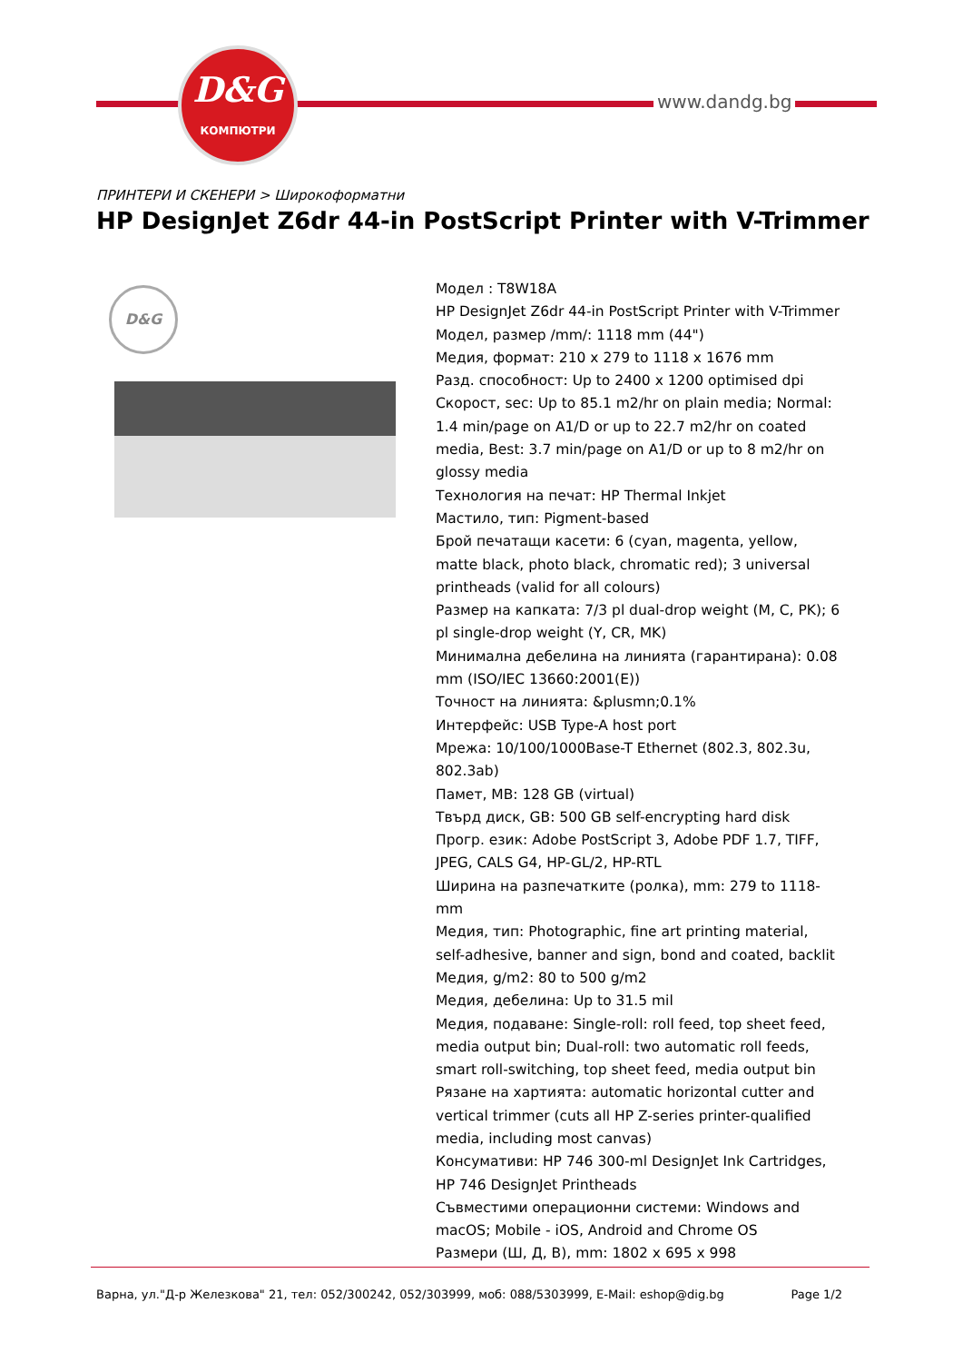D&G
КОМПЮТРИ
www.dandg.bg
ПРИНТЕРИ И СКЕНЕРИ > Широкоформатни
HP DesignJet Z6dr 44-in PostScript Printer with V-Trimmer
D&G
Модел : T8W18A
HP DesignJet Z6dr 44-in PostScript Printer with V-Trimmer
Модел, размер /mm/: 1118 mm (44")
Медия, формат: 210 x 279 to 1118 x 1676 mm
Разд. способност: Up to 2400 x 1200 optimised dpi
Скорост, sec: Up to 85.1 m2/hr on plain media; Normal: 1.4 min/page on A1/D or up to 22.7 m2/hr on coated media, Best: 3.7 min/page on A1/D or up to 8 m2/hr on glossy media
Технология на печат: HP Thermal Inkjet
Мастило, тип: Pigment-based
Брой печатащи касети: 6 (cyan, magenta, yellow, matte black, photo black, chromatic red); 3 universal printheads (valid for all colours)
Размер на капката: 7/3 pl dual-drop weight (M, C, PK); 6 pl single-drop weight (Y, CR, MK)
Минимална дебелина на линията (гарантирана): 0.08 mm (ISO/IEC 13660:2001(E))
Точност на линията: &plusmn;0.1%
Интерфейс: USB Type-A host port
Мрежа: 10/100/1000Base-T Ethernet (802.3, 802.3u, 802.3ab)
Памет, MB: 128 GB (virtual)
Твърд диск, GB: 500 GB self-encrypting hard disk
Прогр. език: Adobe PostScript 3, Adobe PDF 1.7, TIFF, JPEG, CALS G4, HP-GL/2, HP-RTL
Ширина на разпечатките (ролка), mm: 279 to 1118-mm
Медия, тип: Photographic, fine art printing material, self-adhesive, banner and sign, bond and coated, backlit
Медия, g/m2: 80 to 500 g/m2
Медия, дебелина: Up to 31.5 mil
Медия, подаване: Single-roll: roll feed, top sheet feed, media output bin; Dual-roll: two automatic roll feeds, smart roll-switching, top sheet feed, media output bin
Рязане на хартията: automatic horizontal cutter and vertical trimmer (cuts all HP Z-series printer-qualified media, including most canvas)
Консумативи: HP 746 300-ml DesignJet Ink Cartridges, HP 746 DesignJet Printheads
Съвместими операционни системи: Windows and macOS; Mobile - iOS, Android and Chrome OS
Размери (Ш, Д, В), mm: 1802 x 695 x 998
Варна, ул."Д-р Железкова" 21, тел: 052/300242, 052/303999, моб: 088/5303999, E-Mail: eshop@dig.bg Page 1/2